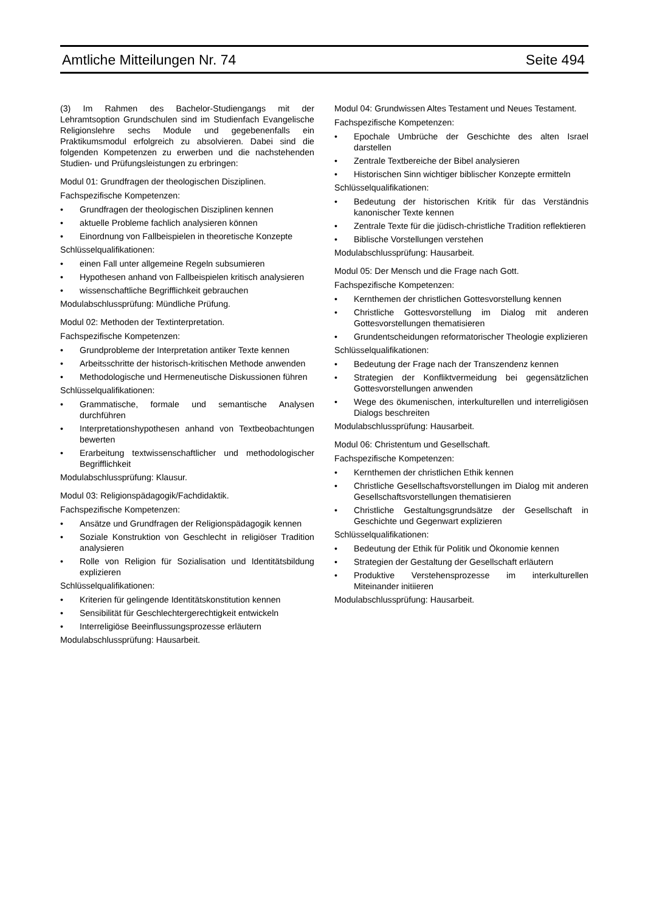Amtliche Mitteilungen Nr. 74 Seite 494
(3) Im Rahmen des Bachelor-Studiengangs mit der Lehramtsoption Grundschulen sind im Studienfach Evangelische Religionslehre sechs Module und gegebenenfalls ein Praktikumsmodul erfolgreich zu absolvieren. Dabei sind die folgenden Kompetenzen zu erwerben und die nachstehenden Studien- und Prüfungsleistungen zu erbringen:
Modul 01: Grundfragen der theologischen Disziplinen.
Fachspezifische Kompetenzen:
• Grundfragen der theologischen Disziplinen kennen
• aktuelle Probleme fachlich analysieren können
• Einordnung von Fallbeispielen in theoretische Konzepte
Schlüsselqualifikationen:
• einen Fall unter allgemeine Regeln subsumieren
• Hypothesen anhand von Fallbeispielen kritisch analysieren
• wissenschaftliche Begrifflichkeit gebrauchen
Modulabschlussprüfung: Mündliche Prüfung.
Modul 02: Methoden der Textinterpretation.
Fachspezifische Kompetenzen:
• Grundprobleme der Interpretation antiker Texte kennen
• Arbeitsschritte der historisch-kritischen Methode anwenden
• Methodologische und Hermeneutische Diskussionen führen
Schlüsselqualifikationen:
• Grammatische, formale und semantische Analysen durchführen
• Interpretationshypothesen anhand von Textbeobachtungen bewerten
• Erarbeitung textwissenschaftlicher und methodologischer Begrifflichkeit
Modulabschlussprüfung: Klausur.
Modul 03: Religionspädagogik/Fachdidaktik.
Fachspezifische Kompetenzen:
• Ansätze und Grundfragen der Religionspädagogik kennen
• Soziale Konstruktion von Geschlecht in religiöser Tradition analysieren
• Rolle von Religion für Sozialisation und Identitätsbildung explizieren
Schlüsselqualifikationen:
• Kriterien für gelingende Identitätskonstitution kennen
• Sensibilität für Geschlechtergerechtigkeit entwickeln
• Interreligiöse Beeinflussungsprozesse erläutern
Modulabschlussprüfung: Hausarbeit.
Modul 04: Grundwissen Altes Testament und Neues Testament.
Fachspezifische Kompetenzen:
• Epochale Umbrüche der Geschichte des alten Israel darstellen
• Zentrale Textbereiche der Bibel analysieren
• Historischen Sinn wichtiger biblischer Konzepte ermitteln
Schlüsselqualifikationen:
• Bedeutung der historischen Kritik für das Verständnis kanonischer Texte kennen
• Zentrale Texte für die jüdisch-christliche Tradition reflektieren
• Biblische Vorstellungen verstehen
Modulabschlussprüfung: Hausarbeit.
Modul 05: Der Mensch und die Frage nach Gott.
Fachspezifische Kompetenzen:
• Kernthemen der christlichen Gottesvorstellung kennen
• Christliche Gottesvorstellung im Dialog mit anderen Gottesvorstellungen thematisieren
• Grundentscheidungen reformatorischer Theologie explizieren
Schlüsselqualifikationen:
• Bedeutung der Frage nach der Transzendenz kennen
• Strategien der Konfliktvermeidung bei gegensätzlichen Gottesvorstellungen anwenden
• Wege des ökumenischen, interkulturellen und interreligiösen Dialogs beschreiten
Modulabschlussprüfung: Hausarbeit.
Modul 06: Christentum und Gesellschaft.
Fachspezifische Kompetenzen:
• Kernthemen der christlichen Ethik kennen
• Christliche Gesellschaftsvorstellungen im Dialog mit anderen Gesellschaftsvorstellungen thematisieren
• Christliche Gestaltungsgrundsätze der Gesellschaft in Geschichte und Gegenwart explizieren
Schlüsselqualifikationen:
• Bedeutung der Ethik für Politik und Ökonomie kennen
• Strategien der Gestaltung der Gesellschaft erläutern
• Produktive Verstehensprozesse im interkulturellen Miteinander initiieren
Modulabschlussprüfung: Hausarbeit.